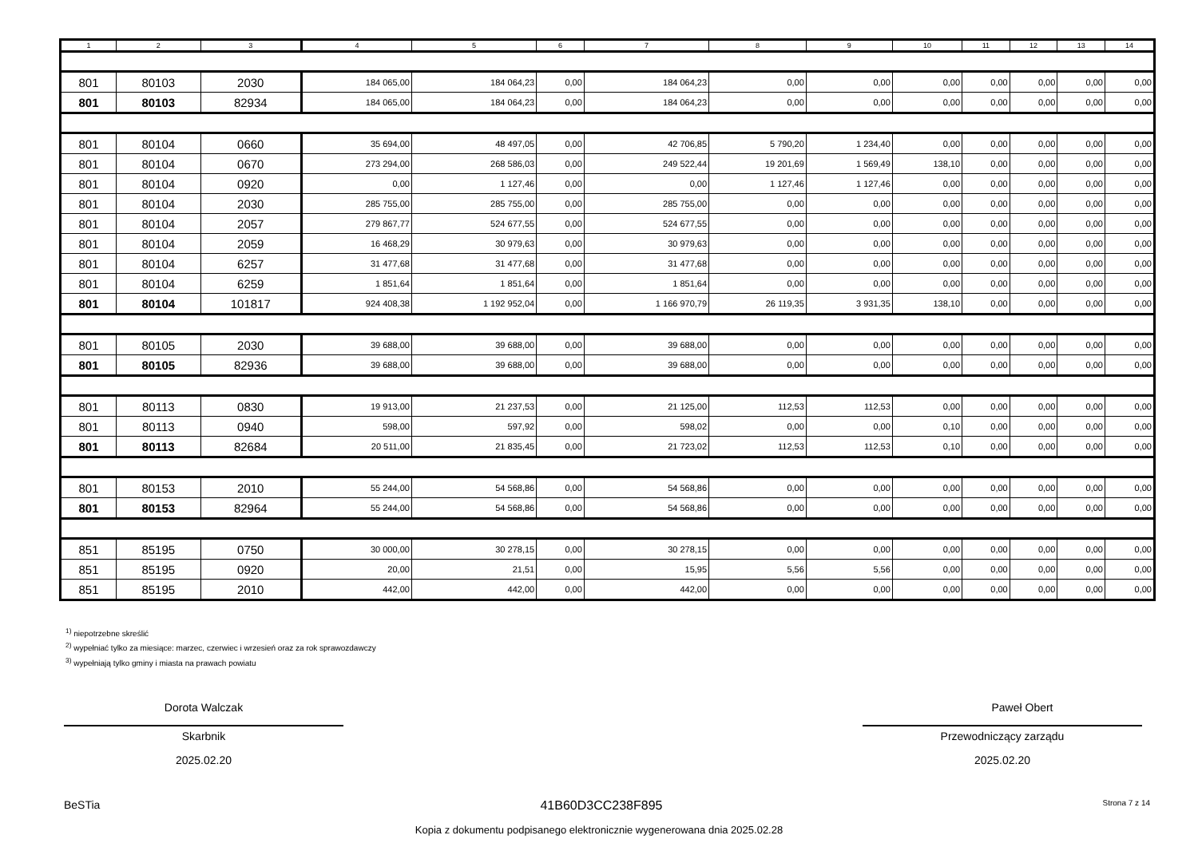| 1 | 2 | 3 | 4 | 5 | 6 | 7 | 8 | 9 | 10 | 11 | 12 | 13 | 14 |
| --- | --- | --- | --- | --- | --- | --- | --- | --- | --- | --- | --- | --- | --- |
| 801 | 80103 | 2030 | 184 065,00 | 184 064,23 | 0,00 | 184 064,23 | 0,00 | 0,00 | 0,00 | 0,00 | 0,00 | 0,00 | 0,00 |
| 801 | 80103 | 82934 | 184 065,00 | 184 064,23 | 0,00 | 184 064,23 | 0,00 | 0,00 | 0,00 | 0,00 | 0,00 | 0,00 | 0,00 |
| 801 | 80104 | 0660 | 35 694,00 | 48 497,05 | 0,00 | 42 706,85 | 5 790,20 | 1 234,40 | 0,00 | 0,00 | 0,00 | 0,00 | 0,00 |
| 801 | 80104 | 0670 | 273 294,00 | 268 586,03 | 0,00 | 249 522,44 | 19 201,69 | 1 569,49 | 138,10 | 0,00 | 0,00 | 0,00 | 0,00 |
| 801 | 80104 | 0920 | 0,00 | 1 127,46 | 0,00 | 0,00 | 1 127,46 | 1 127,46 | 0,00 | 0,00 | 0,00 | 0,00 | 0,00 |
| 801 | 80104 | 2030 | 285 755,00 | 285 755,00 | 0,00 | 285 755,00 | 0,00 | 0,00 | 0,00 | 0,00 | 0,00 | 0,00 | 0,00 |
| 801 | 80104 | 2057 | 279 867,77 | 524 677,55 | 0,00 | 524 677,55 | 0,00 | 0,00 | 0,00 | 0,00 | 0,00 | 0,00 | 0,00 |
| 801 | 80104 | 2059 | 16 468,29 | 30 979,63 | 0,00 | 30 979,63 | 0,00 | 0,00 | 0,00 | 0,00 | 0,00 | 0,00 | 0,00 |
| 801 | 80104 | 6257 | 31 477,68 | 31 477,68 | 0,00 | 31 477,68 | 0,00 | 0,00 | 0,00 | 0,00 | 0,00 | 0,00 | 0,00 |
| 801 | 80104 | 6259 | 1 851,64 | 1 851,64 | 0,00 | 1 851,64 | 0,00 | 0,00 | 0,00 | 0,00 | 0,00 | 0,00 | 0,00 |
| 801 | 80104 | 101817 | 924 408,38 | 1 192 952,04 | 0,00 | 1 166 970,79 | 26 119,35 | 3 931,35 | 138,10 | 0,00 | 0,00 | 0,00 | 0,00 |
| 801 | 80105 | 2030 | 39 688,00 | 39 688,00 | 0,00 | 39 688,00 | 0,00 | 0,00 | 0,00 | 0,00 | 0,00 | 0,00 | 0,00 |
| 801 | 80105 | 82936 | 39 688,00 | 39 688,00 | 0,00 | 39 688,00 | 0,00 | 0,00 | 0,00 | 0,00 | 0,00 | 0,00 | 0,00 |
| 801 | 80113 | 0830 | 19 913,00 | 21 237,53 | 0,00 | 21 125,00 | 112,53 | 112,53 | 0,00 | 0,00 | 0,00 | 0,00 | 0,00 |
| 801 | 80113 | 0940 | 598,00 | 597,92 | 0,00 | 598,02 | 0,00 | 0,00 | 0,10 | 0,00 | 0,00 | 0,00 | 0,00 |
| 801 | 80113 | 82684 | 20 511,00 | 21 835,45 | 0,00 | 21 723,02 | 112,53 | 112,53 | 0,10 | 0,00 | 0,00 | 0,00 | 0,00 |
| 801 | 80153 | 2010 | 55 244,00 | 54 568,86 | 0,00 | 54 568,86 | 0,00 | 0,00 | 0,00 | 0,00 | 0,00 | 0,00 | 0,00 |
| 801 | 80153 | 82964 | 55 244,00 | 54 568,86 | 0,00 | 54 568,86 | 0,00 | 0,00 | 0,00 | 0,00 | 0,00 | 0,00 | 0,00 |
| 851 | 85195 | 0750 | 30 000,00 | 30 278,15 | 0,00 | 30 278,15 | 0,00 | 0,00 | 0,00 | 0,00 | 0,00 | 0,00 | 0,00 |
| 851 | 85195 | 0920 | 20,00 | 21,51 | 0,00 | 15,95 | 5,56 | 5,56 | 0,00 | 0,00 | 0,00 | 0,00 | 0,00 |
| 851 | 85195 | 2010 | 442,00 | 442,00 | 0,00 | 442,00 | 0,00 | 0,00 | 0,00 | 0,00 | 0,00 | 0,00 | 0,00 |
<sup>1)</sup> niepotrzebne skreślić
<sup>2)</sup> wypełniać tylko za miesiące: marzec, czerwiec i wrzesień oraz za rok sprawozdawczy
<sup>3)</sup> wypełniają tylko gminy i miasta na prawach powiatu
Dorota Walczak
Skarbnik
2025.02.20
Paweł Obert
Przewodniczący zarządu
2025.02.20
BeSTia 41B60D3CC238F895 Strona 7 z 14
Kopia z dokumentu podpisanego elektronicznie wygenerowana dnia 2025.02.28